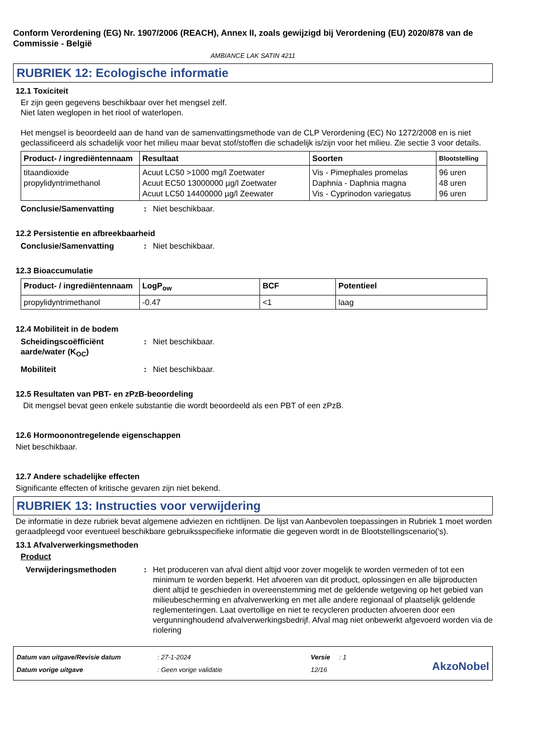Conform Verordening (EG) Nr. 1907/2006 (REACH), Annex II, zoals gewijzigd bij Verordening (EU) 2020/878 van de Commissie - België
AMBIANCE LAK SATIN 4211
RUBRIEK 12: Ecologische informatie
12.1 Toxiciteit
Er zijn geen gegevens beschikbaar over het mengsel zelf.
Niet laten weglopen in het riool of waterlopen.
Het mengsel is beoordeeld aan de hand van de samenvattingsmethode van de CLP Verordening (EC) No 1272/2008 en is niet geclassificeerd als schadelijk voor het milieu maar bevat stof/stoffen die schadelijk is/zijn voor het milieu. Zie sectie 3 voor details.
| Product- / ingrediëntennaam | Resultaat | Soorten | Blootstelling |
| --- | --- | --- | --- |
| titaandioxide propylidyntrimethanol | Acuut LC50 >1000 mg/l Zoetwater Acuut EC50 13000000 µg/l Zoetwater Acuut LC50 14400000 µg/l Zeewater | Vis - Pimephales promelas Daphnia - Daphnia magna Vis - Cyprinodon variegatus | 96 uren 48 uren 96 uren |
Conclusie/Samenvatting: Niet beschikbaar.
12.2 Persistentie en afbreekbaarheid
Conclusie/Samenvatting: Niet beschikbaar.
12.3 Bioaccumulatie
| Product- / ingrediëntennaam | LogP<sub>ow</sub> | BCF | Potentieel |
| --- | --- | --- | --- |
| propylidyntrimethanol | -0.47 | <1 | laag |
12.4 Mobiliteit in de bodem
Scheidingscoëfficiënt aarde/water (K<sub>OC</sub>): Niet beschikbaar.
Mobiliteit: Niet beschikbaar.
12.5 Resultaten van PBT- en zPzB-beoordeling
Dit mengsel bevat geen enkele substantie die wordt beoordeeld als een PBT of een zPzB.
12.6 Hormoonontregelende eigenschappen
Niet beschikbaar.
12.7 Andere schadelijke effecten
Significante effecten of kritische gevaren zijn niet bekend.
RUBRIEK 13: Instructies voor verwijdering
De informatie in deze rubriek bevat algemene adviezen en richtlijnen. De lijst van Aanbevolen toepassingen in Rubriek 1 moet worden geraadpleegd voor eventueel beschikbare gebruiksspecifieke informatie die gegeven wordt in de Blootstellingscenario('s).
13.1 Afvalverwerkingsmethoden
Product
Verwijderingsmethoden: Het produceren van afval dient altijd voor zover mogelijk te worden vermeden of tot een minimum te worden beperkt. Het afvoeren van dit product, oplossingen en alle bijproducten dient altijd te geschieden in overeenstemming met de geldende wetgeving op het gebied van milieubescherming en afvalverwerking en met alle andere regionaal of plaatselijk geldende reglementeringen. Laat overtollige en niet te recycleren producten afvoeren door een vergunninghoudend afvalverwerkingsbedrijf. Afval mag niet onbewerkt afgevoerd worden via de riolering
Datum van uitgave/Revisie datum
Datum vorige uitgave
: 27-1-2024
: Geen vorige validatie
Versie : 1
12/16
AkzoNobel